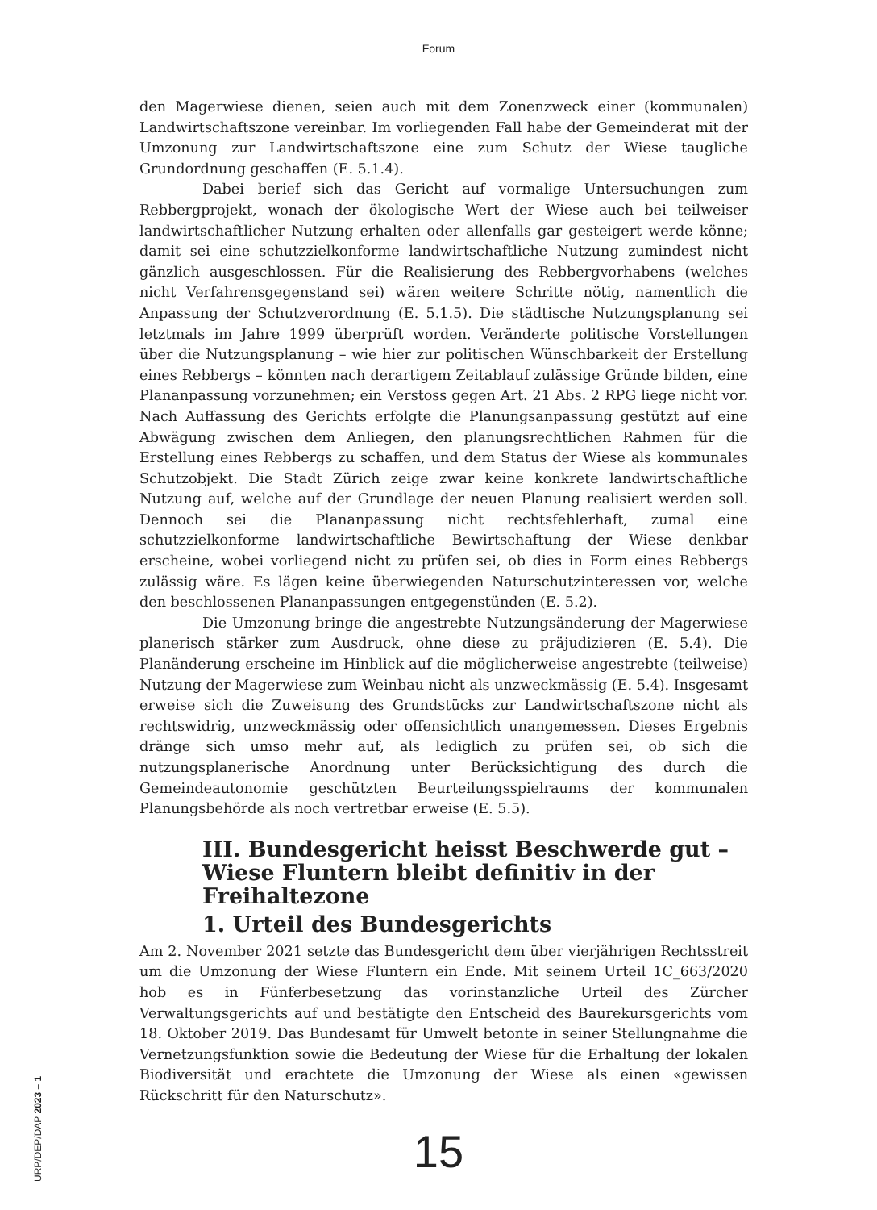Forum
den Magerwiese dienen, seien auch mit dem Zonenzweck einer (kommunalen) Landwirtschaftszone vereinbar. Im vorliegenden Fall habe der Gemeinderat mit der Umzonung zur Landwirtschaftszone eine zum Schutz der Wiese taugliche Grundordnung geschaffen (E. 5.1.4).
Dabei berief sich das Gericht auf vormalige Untersuchungen zum Rebbergprojekt, wonach der ökologische Wert der Wiese auch bei teilweiser landwirtschaftlicher Nutzung erhalten oder allenfalls gar gesteigert werde könne; damit sei eine schutzzielkonforme landwirtschaftliche Nutzung zumindest nicht gänzlich ausgeschlossen. Für die Realisierung des Rebbergvorhabens (welches nicht Verfahrensgegenstand sei) wären weitere Schritte nötig, namentlich die Anpassung der Schutzverordnung (E. 5.1.5). Die städtische Nutzungsplanung sei letztmals im Jahre 1999 überprüft worden. Veränderte politische Vorstellungen über die Nutzungsplanung – wie hier zur politischen Wünschbarkeit der Erstellung eines Rebbergs – könnten nach derartigem Zeitablauf zulässige Gründe bilden, eine Plananpassung vorzunehmen; ein Verstoss gegen Art. 21 Abs. 2 RPG liege nicht vor. Nach Auffassung des Gerichts erfolgte die Planungsanpassung gestützt auf eine Abwägung zwischen dem Anliegen, den planungsrechtlichen Rahmen für die Erstellung eines Rebbergs zu schaffen, und dem Status der Wiese als kommunales Schutzobjekt. Die Stadt Zürich zeige zwar keine konkrete landwirtschaftliche Nutzung auf, welche auf der Grundlage der neuen Planung realisiert werden soll. Dennoch sei die Plananpassung nicht rechtsfehlerhaft, zumal eine schutzzielkonforme landwirtschaftliche Bewirtschaftung der Wiese denkbar erscheine, wobei vorliegend nicht zu prüfen sei, ob dies in Form eines Rebbergs zulässig wäre. Es lägen keine überwiegenden Naturschutzinteressen vor, welche den beschlossenen Plananpassungen entgegenstünden (E. 5.2).
Die Umzonung bringe die angestrebte Nutzungsänderung der Magerwiese planerisch stärker zum Ausdruck, ohne diese zu präjudizieren (E. 5.4). Die Planänderung erscheine im Hinblick auf die möglicherweise angestrebte (teilweise) Nutzung der Magerwiese zum Weinbau nicht als unzweckmässig (E. 5.4). Insgesamt erweise sich die Zuweisung des Grundstücks zur Landwirtschaftszone nicht als rechtswidrig, unzweckmässig oder offensichtlich unangemessen. Dieses Ergebnis dränge sich umso mehr auf, als lediglich zu prüfen sei, ob sich die nutzungsplanerische Anordnung unter Berücksichtigung des durch die Gemeindeautonomie geschützten Beurteilungsspielraums der kommunalen Planungsbehörde als noch vertretbar erweise (E. 5.5).
III. Bundesgericht heisst Beschwerde gut – Wiese Fluntern bleibt definitiv in der Freihaltezone
1. Urteil des Bundesgerichts
Am 2. November 2021 setzte das Bundesgericht dem über vierjährigen Rechtsstreit um die Umzonung der Wiese Fluntern ein Ende. Mit seinem Urteil 1C_663/2020 hob es in Fünferbesetzung das vorinstanzliche Urteil des Zürcher Verwaltungsgerichts auf und bestätigte den Entscheid des Baurekursgerichts vom 18. Oktober 2019. Das Bundesamt für Umwelt betonte in seiner Stellungnahme die Vernetzungsfunktion sowie die Bedeutung der Wiese für die Erhaltung der lokalen Biodiversität und erachtete die Umzonung der Wiese als einen «gewissen Rückschritt für den Naturschutz».
URP/DEP/DAP 2023 – 1
15